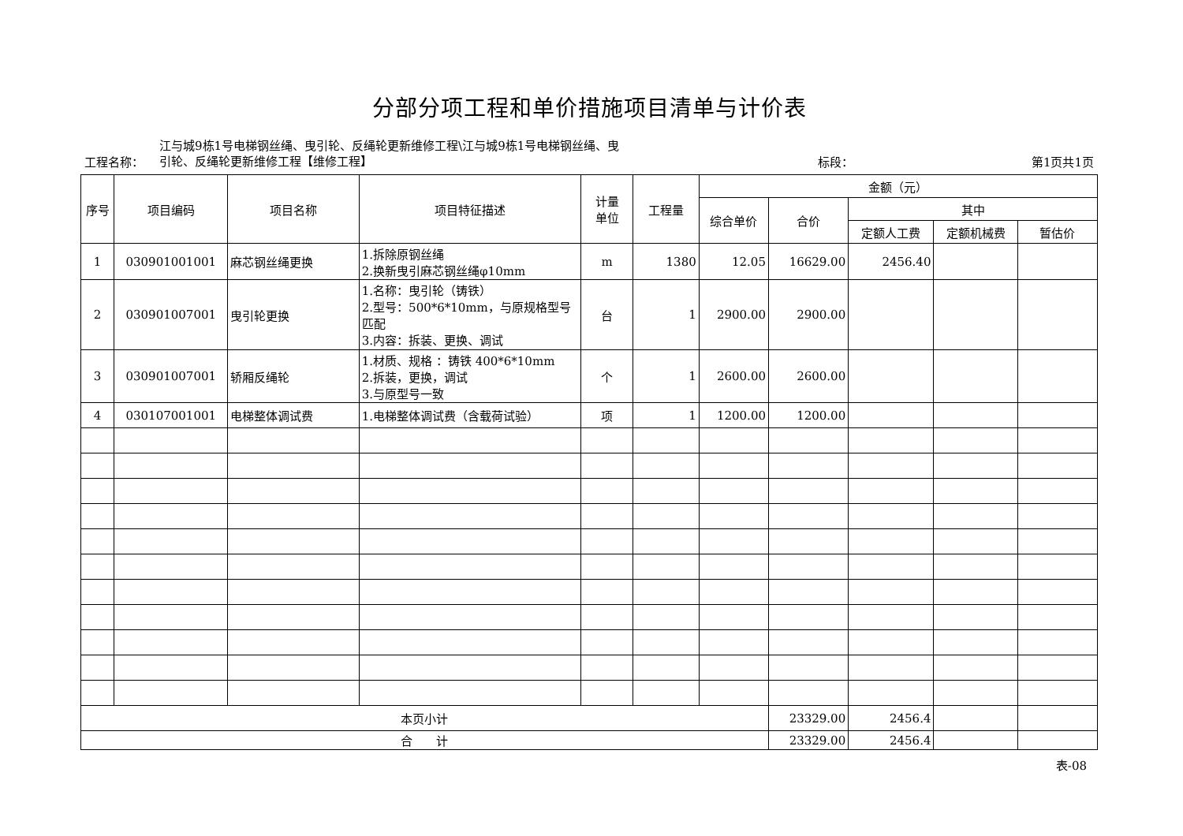分部分项工程和单价措施项目清单与计价表
工程名称：
江与城9栋1号电梯钢丝绳、曳引轮、反绳轮更新维修工程\江与城9栋1号电梯钢丝绳、曳引轮、反绳轮更新维修工程【维修工程】
标段：
第1页共1页
| 序号 | 项目编码 | 项目名称 | 项目特征描述 | 计量 单位 | 工程量 | 金额（元） | | | | |
| --- | --- | --- | --- | --- | --- | --- | --- | --- | --- | --- |
| | | | | | | 综合单价 | 合价 | 其中 | | |
| | | | | | | | | 定额人工费 | 定额机械费 | 暂估价 |
| 1 | 030901001001 | 麻芯钢丝绳更换 | 1.拆除原钢丝绳 2.换新曳引麻芯钢丝绳φ10mm | m | 1380 | 12.05 | 16629.00 | 2456.40 | | |
| 2 | 030901007001 | 曳引轮更换 | 1.名称：曳引轮（铸铁） 2.型号：500*6*10mm，与原规格型号匹配 3.内容：拆装、更换、调试 | 台 | 1 | 2900.00 | 2900.00 | | | |
| 3 | 030901007001 | 轿厢反绳轮 | 1.材质、规格 ：铸铁 400*6*10mm 2.拆装，更换，调试 3.与原型号一致 | 个 | 1 | 2600.00 | 2600.00 | | | |
| 4 | 030107001001 | 电梯整体调试费 | 1.电梯整体调试费（含载荷试验） | 项 | 1 | 1200.00 | 1200.00 | | | |
| 本页小计 | | | | | | | 23329.00 | 2456.4 | | |
| 合 计 | | | | | | | 23329.00 | 2456.4 | | |
表-08